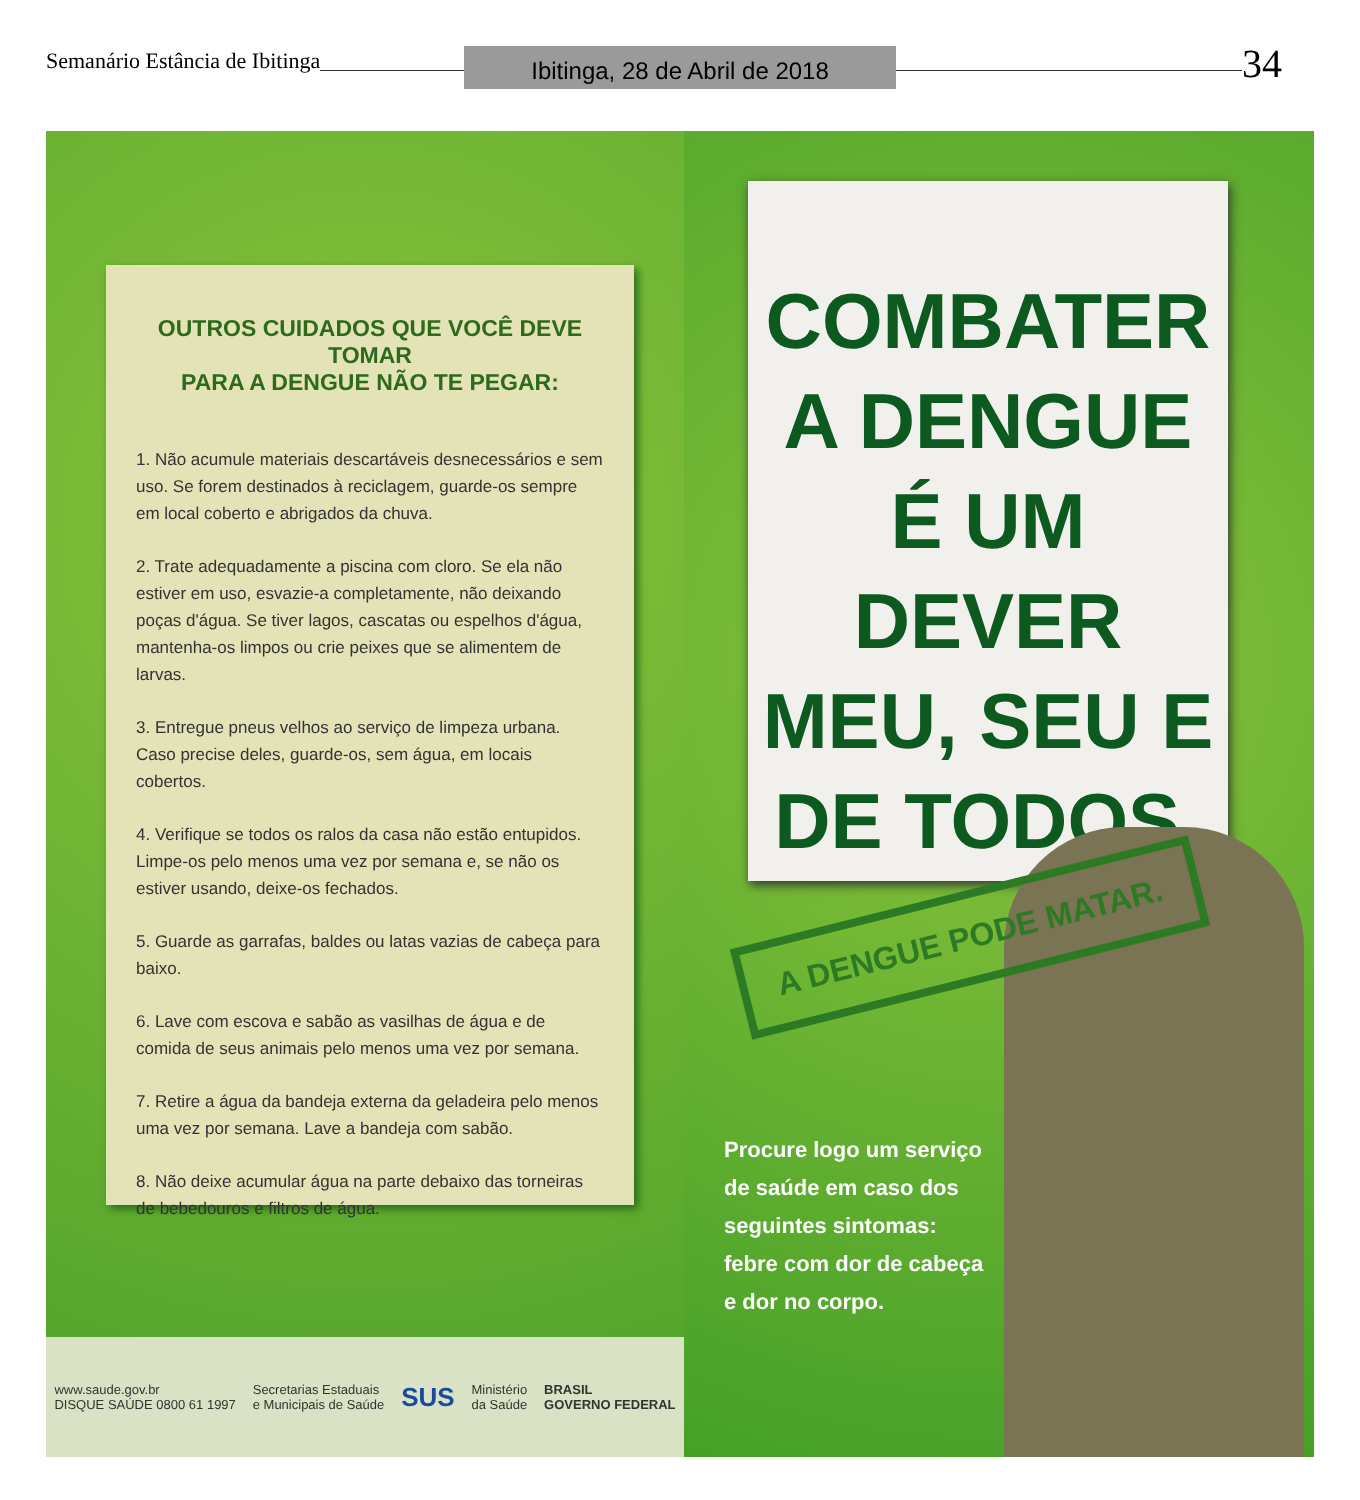Semanário Estância de Ibitinga Ibitinga, 28 de Abril de 2018 34
OUTROS CUIDADOS QUE VOCÊ DEVE TOMAR
PARA A DENGUE NÃO TE PEGAR:
1. Não acumule materiais descartáveis desnecessários e sem uso. Se forem destinados à reciclagem, guarde-os sempre em local coberto e abrigados da chuva.
2. Trate adequadamente a piscina com cloro. Se ela não estiver em uso, esvazie-a completamente, não deixando poças d'água. Se tiver lagos, cascatas ou espelhos d'água, mantenha-os limpos ou crie peixes que se alimentem de larvas.
3. Entregue pneus velhos ao serviço de limpeza urbana. Caso precise deles, guarde-os, sem água, em locais cobertos.
4. Verifique se todos os ralos da casa não estão entupidos. Limpe-os pelo menos uma vez por semana e, se não os estiver usando, deixe-os fechados.
5. Guarde as garrafas, baldes ou latas vazias de cabeça para baixo.
6. Lave com escova e sabão as vasilhas de água e de comida de seus animais pelo menos uma vez por semana.
7. Retire a água da bandeja externa da geladeira pelo menos uma vez por semana. Lave a bandeja com sabão.
8. Não deixe acumular água na parte debaixo das torneiras de bebedouros e filtros de água.
www.saude.gov.br
DISQUE SAÚDE 0800 61 1997
Secretarias Estaduais
e Municipais de Saúde
SUS
Ministério
da Saúde
BRASIL
GOVERNO FEDERAL
COMBATER
A DENGUE
É UM DEVER
MEU, SEU E
DE TODOS.
A DENGUE PODE MATAR.
Procure logo um serviço de saúde em caso dos seguintes sintomas: febre com dor de cabeça e dor no corpo.